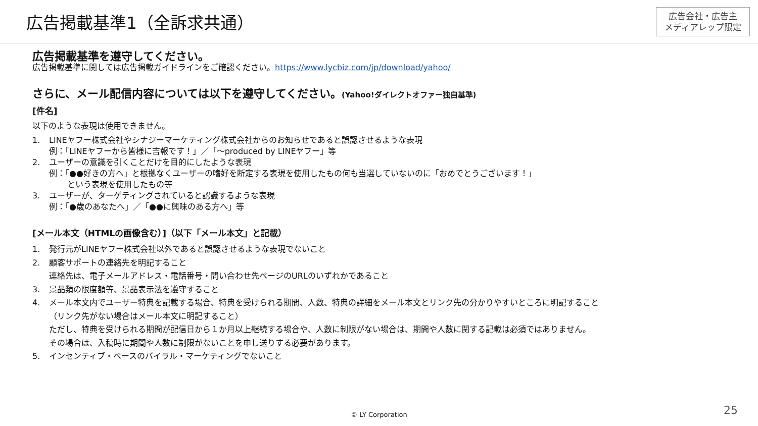広告掲載基準1（全訴求共通）
広告会社・広告主
メディアレップ限定
広告掲載基準を遵守してください。
広告掲載基準に関しては広告掲載ガイドラインをご確認ください。https://www.lycbiz.com/jp/download/yahoo/
さらに、メール配信内容については以下を遵守してください。(Yahoo!ダイレクトオファー独自基準)
[件名]
以下のような表現は使用できません。
1. LINEヤフー株式会社やシナジーマーケティング株式会社からのお知らせであると誤認させるような表現
例：「LINEヤフーから皆様に吉報です！」／「～produced by LINEヤフー」等
2. ユーザーの意識を引くことだけを目的にしたような表現
例：「●●好きの方へ」と根拠なくユーザーの嗜好を断定する表現を使用したもの何も当選していないのに「おめでとうございます！」
という表現を使用したもの等
3. ユーザーが、ターゲティングされていると認識するような表現
例：「●歳のあなたへ」／「●●に興味のある方へ」等
[メール本文（HTMLの画像含む）]（以下「メール本文」と記載）
1. 発行元がLINEヤフー株式会社以外であると誤認させるような表現でないこと
2. 顧客サポートの連絡先を明記すること
連絡先は、電子メールアドレス・電話番号・問い合わせ先ページのURLのいずれかであること
3. 景品類の限度額等、景品表示法を遵守すること
4. メール本文内でユーザー特典を記載する場合、特典を受けられる期間、人数、特典の詳細をメール本文とリンク先の分かりやすいところに明記すること
（リンク先がない場合はメール本文に明記すること）
ただし、特典を受けられる期間が配信日から１か月以上継続する場合や、人数に制限がない場合は、期間や人数に関する記載は必須ではありません。
その場合は、入稿時に期間や人数に制限がないことを申し送りする必要があります。
5. インセンティブ・ベースのバイラル・マーケティングでないこと
© LY Corporation 25